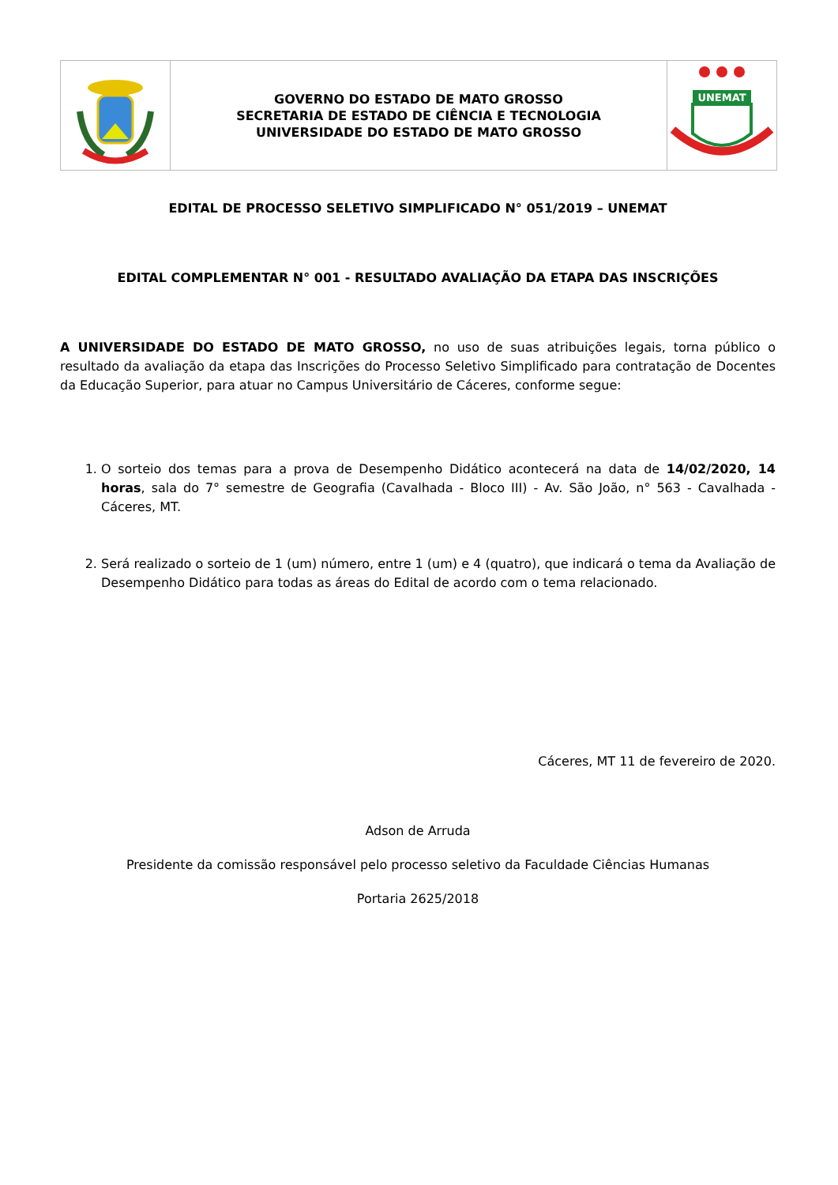GOVERNO DO ESTADO DE MATO GROSSO
SECRETARIA DE ESTADO DE CIÊNCIA E TECNOLOGIA
UNIVERSIDADE DO ESTADO DE MATO GROSSO
UNEMAT
EDITAL DE PROCESSO SELETIVO SIMPLIFICADO N° 051/2019 – UNEMAT
EDITAL COMPLEMENTAR N° 001 - RESULTADO AVALIAÇÃO DA ETAPA DAS INSCRIÇÕES
A UNIVERSIDADE DO ESTADO DE MATO GROSSO, no uso de suas atribuições legais, torna público o resultado da avaliação da etapa das Inscrições do Processo Seletivo Simplificado para contratação de Docentes da Educação Superior, para atuar no Campus Universitário de Cáceres, conforme segue:
1. O sorteio dos temas para a prova de Desempenho Didático acontecerá na data de 14/02/2020, 14 horas, sala do 7° semestre de Geografia (Cavalhada - Bloco III) - Av. São João, n° 563 - Cavalhada - Cáceres, MT.
2. Será realizado o sorteio de 1 (um) número, entre 1 (um) e 4 (quatro), que indicará o tema da Avaliação de Desempenho Didático para todas as áreas do Edital de acordo com o tema relacionado.
Cáceres, MT 11 de fevereiro de 2020.
Adson de Arruda
Presidente da comissão responsável pelo processo seletivo da Faculdade Ciências Humanas
Portaria 2625/2018